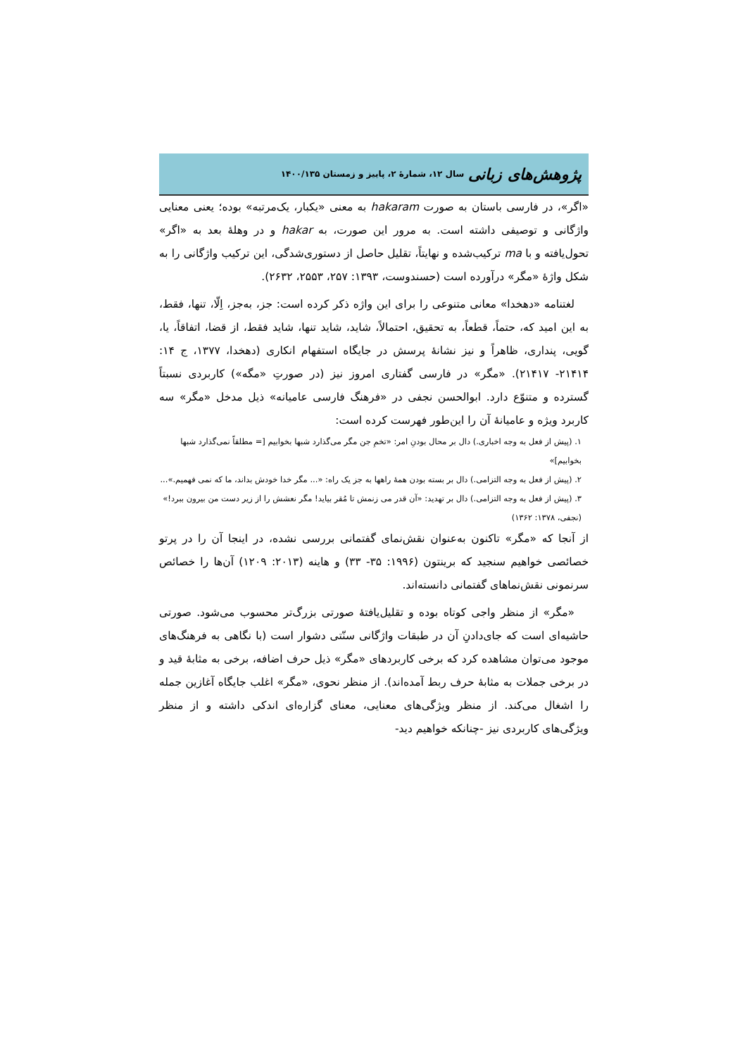پژوهش‌های زبانی سال ۱۲، شمارهٔ ۲، پاییز و زمستان ۱۴۰۰/۱۳۵
«اگر»، در فارسی باستان به صورت hakaram به معنی «یکبار، یک‌مرتبه» بوده؛ یعنی معنایی واژگانی و توصیفی داشته است. به مرور این صورت، به hakar و در وهلهٔ بعد به «اگر» تحول‌یافته و با ma ترکیب‌شده و نهایتاً، تقلیل حاصل از دستوری‌شدگی، این ترکیب واژگانی را به شکل واژهٔ «مگر» درآورده است (حسندوست، ۱۳۹۳: ۲۵۷، ۲۵۵۳، ۲۶۳۲).
لغتنامه «دهخدا» معانی متنوعی را برای این واژه ذکر کرده است: جز، به‌جز، اِلّا، تنها، فقط، به این امید که، حتماً، قطعاً، به تحقیق، احتمالاً، شاید، شاید تنها، شاید فقط، از قضا، اتفاقاً، یا، گویی، پنداری، ظاهراً و نیز نشانهٔ پرسش در جایگاه استفهام انکاری (دهخدا، ۱۳۷۷، ج ۱۴: ۲۱۴۱۴- ۲۱۴۱۷). «مگر» در فارسی گفتاری امروز نیز (در صورتِ «مگه») کاربردی نسبتاً گسترده و متنوّع دارد. ابوالحسن نجفی در «فرهنگ فارسی عامیانه» ذیل مدخل «مگر» سه کاربرد ویژه و عامیانهٔ آن را این‌طور فهرست کرده است:
۱. (پیش از فعل به وجه اخباری.) دال بر محال بودنِ امر: «تخمِ جن مگر می‌گذارد شبها بخوابیم [= مطلقاً نمی‌گذارد شبها بخوابیم]»
۲. (پیش از فعل به وجه التزامی.) دال بر بسته بودن همهٔ راهها به جز یک راه: «... مگر خدا خودش بداند، ما که نمی فهمیم.»...
۳. (پیش از فعل به وجه التزامی.) دال بر تهدید: «آن قدر می زنمش تا مُقر بیاید! مگر نعشش را از زیر دست من بیرون ببرد!» (نجفی، ۱۳۷۸: ۱۳۶۲)
از آنجا که «مگر» تاکنون به‌عنوان نقش‌نمای گفتمانی بررسی نشده، در اینجا آن را در پرتو خصائصی خواهیم سنجید که برینتون (۱۹۹۶: ۳۵- ۳۳) و هاینه (۲۰۱۳: ۱۲۰۹) آن‌ها را خصائص سرنمونی نقش‌نماهای گفتمانی دانسته‌اند.
«مگر» از منظر واجی کوتاه بوده و تقلیل‌یافتهٔ صورتی بزرگ‌تر محسوب می‌شود. صورتی حاشیه‌ای است که جای‌دادنِ آن در طبقات واژگانی سنّتی دشوار است (با نگاهی به فرهنگ‌های موجود می‌توان مشاهده کرد که برخی کاربردهای «مگر» ذیل حرف اضافه، برخی به مثابهٔ قید و در برخی جملات به مثابهٔ حرف ربط آمده‌اند). از منظر نحوی، «مگر» اغلب جایگاه آغازین جمله را اشغال می‌کند. از منظر ویژگی‌های معنایی، معنای گزاره‌ای اندکی داشته و از منظر ویژگی‌های کاربردی نیز -چنانکه خواهیم دید-